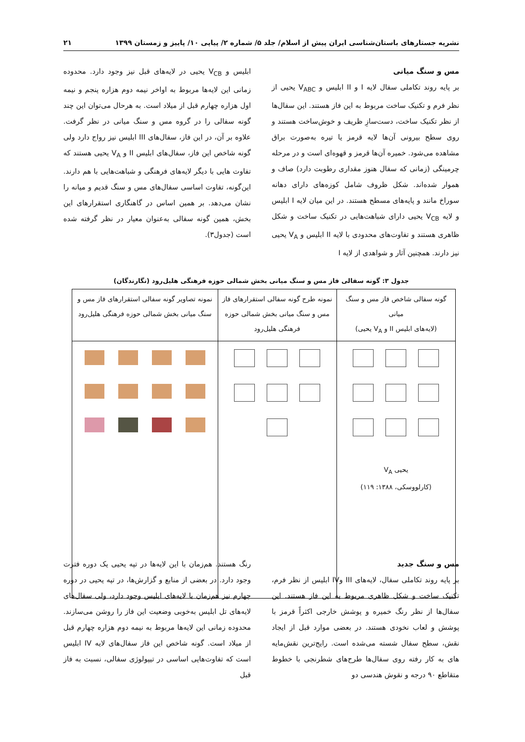نشریه جستارهای باستان‌شناسی ایران پیش از اسلام/ جلد ۵/ شماره ۲/ پیاپی ۱۰/ پاییز و زمستان ۱۳۹۹ ۲۱
مس و سنگ میانی
بر پایه روند تکاملی سفال لایه I و II ابلیس و V<sub>ABC</sub> یحیی از نظر فرم و تکنیک ساخت مربوط به این فاز هستند. این سفال‌ها از نظر تکنیک ساخت، دست‌سازِ ظریف و خوش‌ساخت هستند و روی سطح بیرونی آن‌ها لایه قرمز یا تیره به‌صورت براق مشاهده می‌شود. خمیره آن‌ها قرمز و قهوه‌ای است و در مرحله چرمینگی (زمانی که سفال هنوز مقداری رطوبت دارد) صاف و هموار شده‌اند. شکل ظروف شامل کوزه‌های دارای دهانه سوراخ مانند و پایه‌های مسطح هستند. در این میان لایه I ابلیس و لایه V<sub>CB</sub> یحیی دارای شباهت‌هایی در تکنیک ساخت و شکل ظاهری هستند و تفاوت‌های محدودی با لایه II ابلیس و V<sub>A</sub> یحیی نیز دارند. همچنین آثار و شواهدی از لایه I
ابلیس و V<sub>CB</sub> یحیی در لایه‌های قبل نیز وجود دارد. محدوده زمانی این لایه‌ها مربوط به اواخر نیمه دوم هزاره پنجم و نیمه اول هزاره چهارم قبل از میلاد است. به هرحال می‌توان این چند گونه سفالی را در گروه مس و سنگ میانی در نظر گرفت. علاوه بر آن، در این فاز، سفال‌های III ابلیس نیز رواج دارد ولی گونه شاخص این فاز، سفال‌های ابلیس II و V<sub>A</sub> یحیی هستند که تفاوت هایی با دیگر لایه‌های فرهنگی و شباهت‌هایی با هم دارند. این‌گونه، تفاوت اساسی سفال‌های مس و سنگ قدیم و میانه را نشان می‌دهد. بر همین اساس در گاهنگاری استقرارهای این بخش، همین گونه سفالی به‌عنوان معیار در نظر گرفته شده است (جدول۳).
جدول ۳: گونه سفالی فاز مس و سنگ میانی بخش شمالی حوزه فرهنگی هلیل‌رود (نگارندگان)
| گونه سفالی شاخص فاز مس و سنگ میانی (لایه‌های ابلیس II و V<sub>A</sub> یحیی) | نمونه طرح گونه سفالی استقرارهای فاز مس و سنگ میانی بخش شمالی حوزه فرهنگی هلیل‌رود | نمونه تصاویر گونه سفالی استقرارهای فاز مس و سنگ میانی بخش شمالی حوزه فرهنگی هلیل‌رود |
| --- | --- | --- |
| یحیی V<sub>A</sub> (کارلووسکی، ۱۳۸۸: ۱۱۹) | | |
مس و سنگ جدید
بر پایه روند تکاملی سفال، لایه‌های III وIV ابلیس از نظر فرم، تکنیک ساخت و شکل ظاهری مربوط به این فاز هستند. این سفال‌ها از نظر رنگ خمیره و پوشش خارجی اکثراً قرمز با پوشش و لعاب نخودی هستند. در بعضی موارد قبل از ایجاد نقش، سطح سفال شسته می‌شده است. رایج‌ترین نقش‌مایه های به کار رفته روی سفال‌ها طرح‌های شطرنجی با خطوط متقاطع ۹۰ درجه و نقوش هندسی دو
رنگ هستند. هم‌زمان با این لایه‌ها در تپه یحیی یک دوره فترت وجود دارد. در بعضی از منابع و گزارش‌ها، در تپه یحیی در دوره چهارم نیز هم‌زمان با لایه‌های ابلیس وجود دارد، ولی سفال‌های لایه‌های تل ابلیس به‌خوبی وضعیت این فاز را روشن می‌سازند. محدوده زمانی این لایه‌ها مربوط به نیمه دوم هزاره چهارم قبل از میلاد است. گونه شاخص این فاز سفال‌های لایه IV ابلیس است که تفاوت‌هایی اساسی در تیپولوژی سفالی، نسبت به فاز قبل